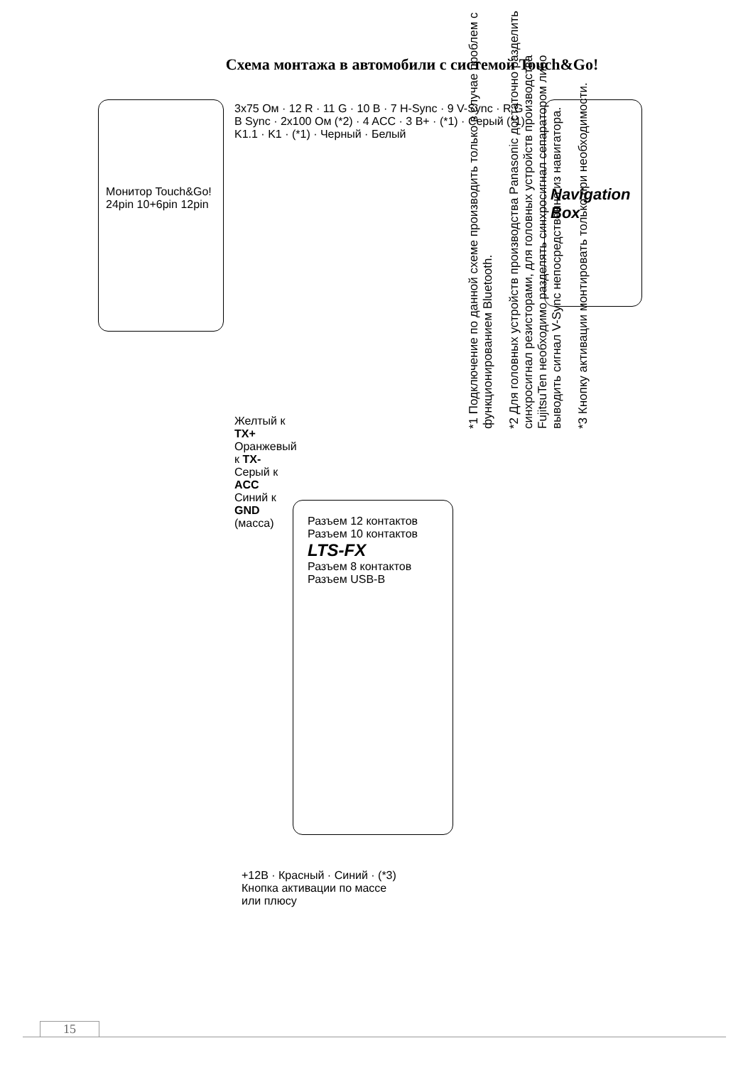Схема монтажа в автомобили с системой Touch&Go!
Монитор Touch&Go! 24pin 10+6pin 12pin
Navigation Box
Разъем 12 контактов
Разъем 10 контактов
LTS-FX
Разъем 8 контактов
Разъем USB-B
3х75 Ом · 12 R · 11 G · 10 B · 7 H-Sync · 9 V-Sync · R G B Sync · 2х100 Ом (*2) · 4 ACC · 3 B+ · (*1) · Серый (*1) K1.1 · K1 · (*1) · Черный · Белый
Желтый к TX+ Оранжевый к TX- Серый к ACC Синий к GND (масса)
+12В · Красный · Синий · (*3)
Кнопка активации по массе или плюсу
*1 Подключение по данной схеме производить только в случае проблем с функционированием Bluetooth.
*2 Для головных устройств производства Panasonic достаточно разделить синхросигнал резисторами, для головных устройств производства FujitsuTen необходимо разделять синхросигнал сепаратором либо выводить сигнал V-Sync непосредственно из навигатора.
*3 Кнопку активации монтировать только при необходимости.
15